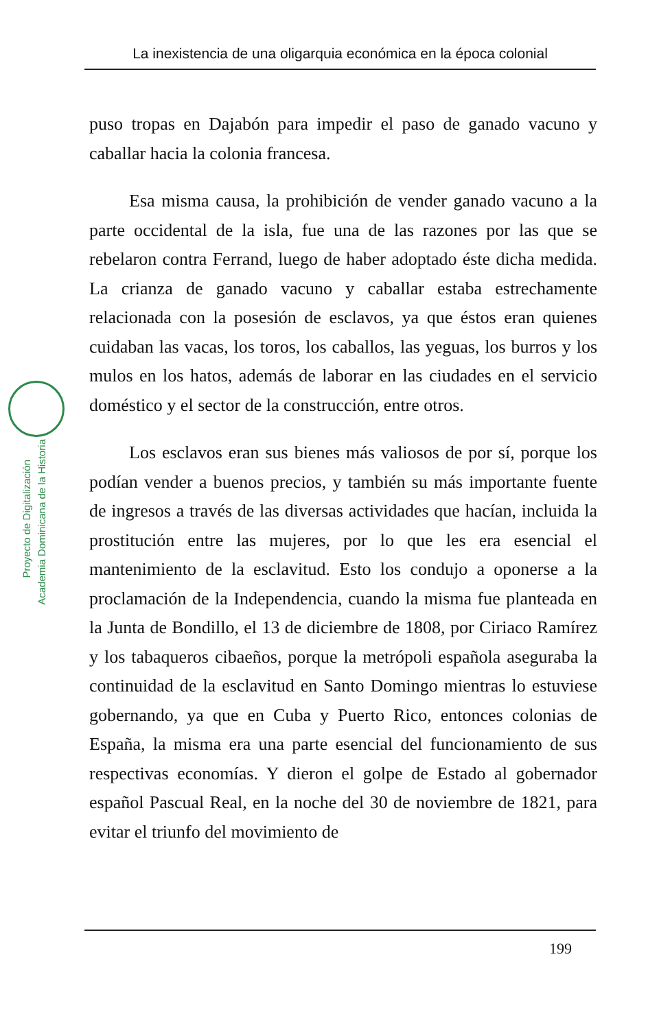La inexistencia de una oligarquia económica en la época colonial
Proyecto de Digitalización
Academia Dominicana de la Historia
puso tropas en Dajabón para impedir el paso de ganado vacuno y caballar hacia la colonia francesa.
Esa misma causa, la prohibición de vender ganado vacuno a la parte occidental de la isla, fue una de las razones por las que se rebelaron contra Ferrand, luego de haber adoptado éste dicha medida. La crianza de ganado vacuno y caballar estaba estrechamente relacionada con la posesión de esclavos, ya que éstos eran quienes cuidaban las vacas, los toros, los caballos, las yeguas, los burros y los mulos en los hatos, además de laborar en las ciudades en el servicio doméstico y el sector de la construcción, entre otros.
Los esclavos eran sus bienes más valiosos de por sí, porque los podían vender a buenos precios, y también su más importante fuente de ingresos a través de las diversas actividades que hacían, incluida la prostitución entre las mujeres, por lo que les era esencial el mantenimiento de la esclavitud. Esto los condujo a oponerse a la proclamación de la Independencia, cuando la misma fue planteada en la Junta de Bondillo, el 13 de diciembre de 1808, por Ciriaco Ramírez y los tabaqueros cibaeños, porque la metrópoli española aseguraba la continuidad de la esclavitud en Santo Domingo mientras lo estuviese gobernando, ya que en Cuba y Puerto Rico, entonces colonias de España, la misma era una parte esencial del funcionamiento de sus respectivas economías. Y dieron el golpe de Estado al gobernador español Pascual Real, en la noche del 30 de noviembre de 1821, para evitar el triunfo del movimiento de
199